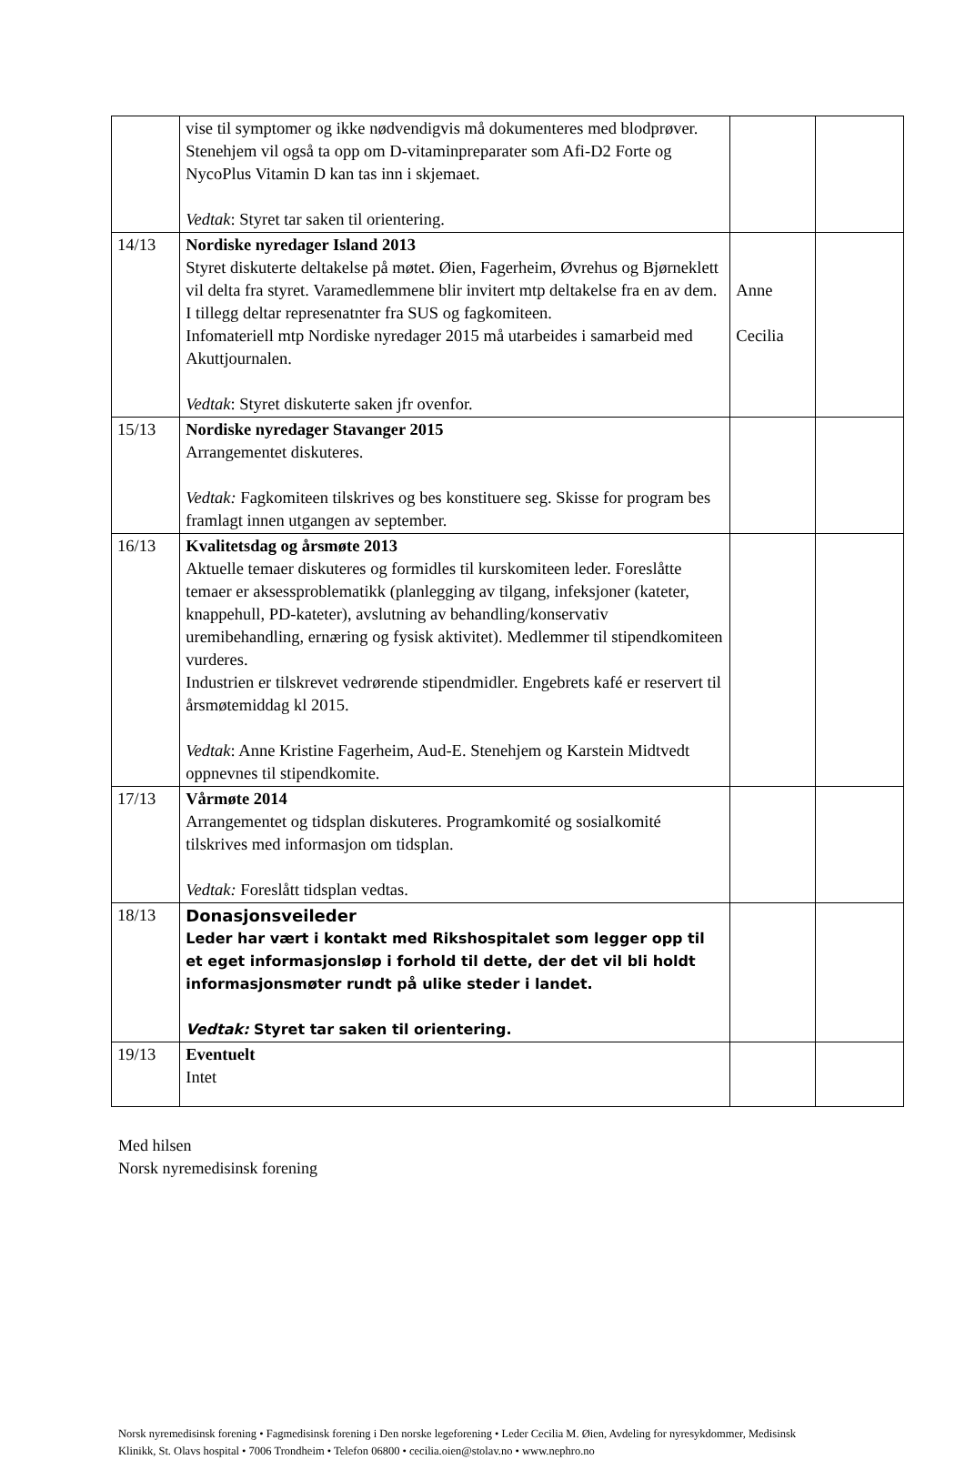| | vise til symptomer og ikke nødvendigvis må dokumenteres med blodprøver. Stenehjem vil også ta opp om D-vitaminpreparater som Afi-D2 Forte og NycoPlus Vitamin D kan tas inn i skjemaet. Vedtak : Styret tar saken til orientering. | | |
| 14/13 | Nordiske nyredager Island 2013 Styret diskuterte deltakelse på møtet. Øien, Fagerheim, Øvrehus og Bjørneklett vil delta fra styret. Varamedlemmene blir invitert mtp deltakelse fra en av dem. I tillegg deltar represenatnter fra SUS og fagkomiteen. Infomateriell mtp Nordiske nyredager 2015 må utarbeides i samarbeid med Akuttjournalen. Vedtak : Styret diskuterte saken jfr ovenfor. | Anne Cecilia | |
| 15/13 | Nordiske nyredager Stavanger 2015 Arrangementet diskuteres. Vedtak: Fagkomiteen tilskrives og bes konstituere seg. Skisse for program bes framlagt innen utgangen av september. | | |
| 16/13 | Kvalitetsdag og årsmøte 2013 Aktuelle temaer diskuteres og formidles til kurskomiteen leder. Foreslåtte temaer er aksessproblematikk (planlegging av tilgang, infeksjoner (kateter, knappehull, PD-kateter), avslutning av behandling/konservativ uremibehandling, ernæring og fysisk aktivitet). Medlemmer til stipendkomiteen vurderes. Industrien er tilskrevet vedrørende stipendmidler. Engebrets kafé er reservert til årsmøtemiddag kl 2015. Vedtak : Anne Kristine Fagerheim, Aud-E. Stenehjem og Karstein Midtvedt oppnevnes til stipendkomite. | | |
| 17/13 | Vårmøte 2014 Arrangementet og tidsplan diskuteres. Programkomité og sosialkomité tilskrives med informasjon om tidsplan. Vedtak: Foreslått tidsplan vedtas. | | |
| 18/13 | Donasjonsveileder Leder har vært i kontakt med Rikshospitalet som legger opp til et eget informasjonsløp i forhold til dette, der det vil bli holdt informasjonsmøter rundt på ulike steder i landet. Vedtak: Styret tar saken til orientering. | | |
| 19/13 | Eventuelt Intet | | |
Med hilsen
Norsk nyremedisinsk forening
Norsk nyremedisinsk forening • Fagmedisinsk forening i Den norske legeforening • Leder Cecilia M. Øien, Avdeling for nyresykdommer, Medisinsk Klinikk, St. Olavs hospital • 7006 Trondheim • Telefon 06800 • cecilia.oien@stolav.no • www.nephro.no